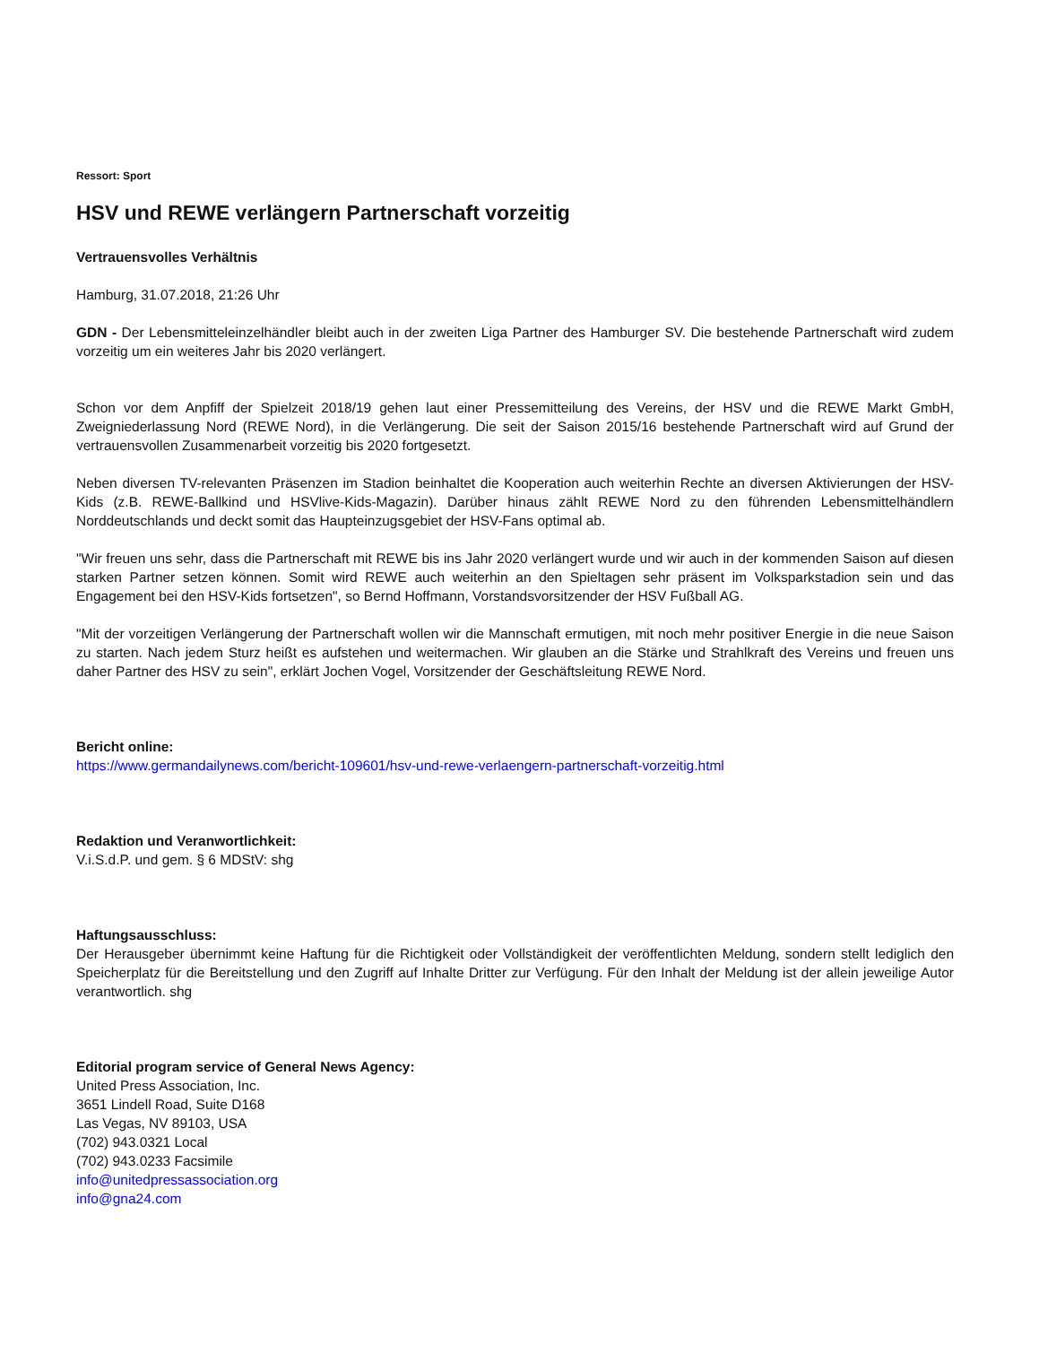Ressort: Sport
HSV und REWE verlängern Partnerschaft vorzeitig
Vertrauensvolles Verhältnis
Hamburg, 31.07.2018, 21:26 Uhr
GDN - Der Lebensmitteleinzelhändler bleibt auch in der zweiten Liga Partner des Hamburger SV. Die bestehende Partnerschaft wird zudem vorzeitig um ein weiteres Jahr bis 2020 verlängert.
Schon vor dem Anpfiff der Spielzeit 2018/19 gehen laut einer Pressemitteilung des Vereins, der HSV und die REWE Markt GmbH, Zweigniederlassung Nord (REWE Nord), in die Verlängerung. Die seit der Saison 2015/16 bestehende Partnerschaft wird auf Grund der vertrauensvollen Zusammenarbeit vorzeitig bis 2020 fortgesetzt.
Neben diversen TV-relevanten Präsenzen im Stadion beinhaltet die Kooperation auch weiterhin Rechte an diversen Aktivierungen der HSV-Kids (z.B. REWE-Ballkind und HSVlive-Kids-Magazin). Darüber hinaus zählt REWE Nord zu den führenden Lebensmittelhändlern Norddeutschlands und deckt somit das Haupteinzugsgebiet der HSV-Fans optimal ab.
"Wir freuen uns sehr, dass die Partnerschaft mit REWE bis ins Jahr 2020 verlängert wurde und wir auch in der kommenden Saison auf diesen starken Partner setzen können. Somit wird REWE auch weiterhin an den Spieltagen sehr präsent im Volksparkstadion sein und das Engagement bei den HSV-Kids fortsetzen", so Bernd Hoffmann, Vorstandsvorsitzender der HSV Fußball AG.
"Mit der vorzeitigen Verlängerung der Partnerschaft wollen wir die Mannschaft ermutigen, mit noch mehr positiver Energie in die neue Saison zu starten. Nach jedem Sturz heißt es aufstehen und weitermachen. Wir glauben an die Stärke und Strahlkraft des Vereins und freuen uns daher Partner des HSV zu sein", erklärt Jochen Vogel, Vorsitzender der Geschäftsleitung REWE Nord.
Bericht online:
https://www.germandailynews.com/bericht-109601/hsv-und-rewe-verlaengern-partnerschaft-vorzeitig.html
Redaktion und Veranwortlichkeit:
V.i.S.d.P. und gem. § 6 MDStV: shg
Haftungsausschluss:
Der Herausgeber übernimmt keine Haftung für die Richtigkeit oder Vollständigkeit der veröffentlichten Meldung, sondern stellt lediglich den Speicherplatz für die Bereitstellung und den Zugriff auf Inhalte Dritter zur Verfügung. Für den Inhalt der Meldung ist der allein jeweilige Autor verantwortlich. shg
Editorial program service of General News Agency:
United Press Association, Inc.
3651 Lindell Road, Suite D168
Las Vegas, NV 89103, USA
(702) 943.0321 Local
(702) 943.0233 Facsimile
info@unitedpressassociation.org
info@gna24.com